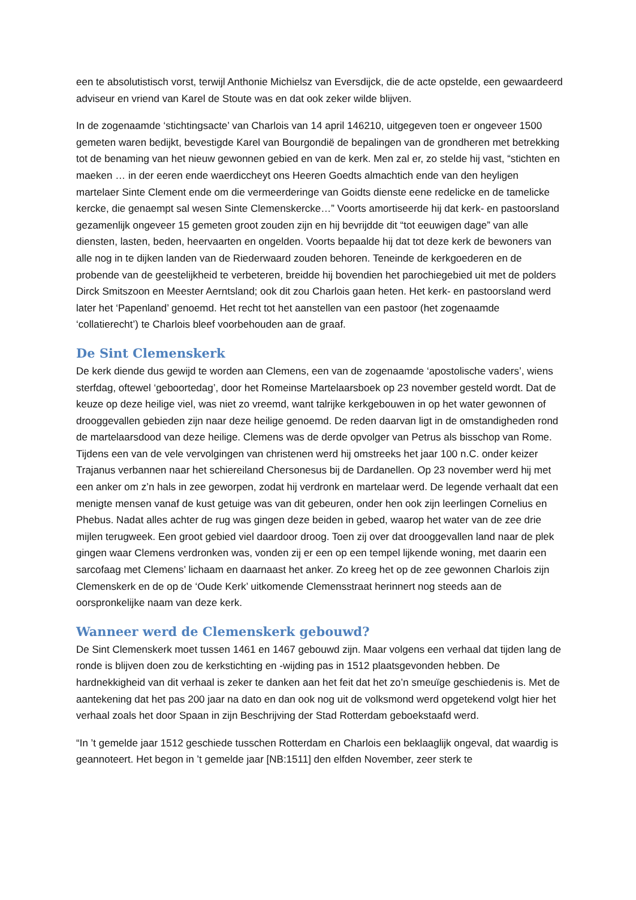een te absolutistisch vorst, terwijl Anthonie Michielsz van Eversdijck, die de acte opstelde, een gewaardeerd adviseur en vriend van Karel de Stoute was en dat ook zeker wilde blijven.
In de zogenaamde ‘stichtingsacte’ van Charlois van 14 april 146210, uitgegeven toen er ongeveer 1500 gemeten waren bedijkt, bevestigde Karel van Bourgondië de bepalingen van de grondheren met betrekking tot de benaming van het nieuw gewonnen gebied en van de kerk. Men zal er, zo stelde hij vast, “stichten en maeken … in der eeren ende waerdiccheyt ons Heeren Goedts almachtich ende van den heyligen martelaer Sinte Clement ende om die vermeerderinge van Goidts dienste eene redelicke en de tamelicke kercke, die genaempt sal wesen Sinte Clemenskercke…” Voorts amortiseerde hij dat kerk- en pastoorsland gezamenlijk ongeveer 15 gemeten groot zouden zijn en hij bevrijdde dit “tot eeuwigen dage” van alle diensten, lasten, beden, heervaarten en ongelden. Voorts bepaalde hij dat tot deze kerk de bewoners van alle nog in te dijken landen van de Riederwaard zouden behoren. Teneinde de kerkgoederen en de probende van de geestelijkheid te verbeteren, breidde hij bovendien het parochiegebied uit met de polders Dirck Smitszoon en Meester Aerntsland; ook dit zou Charlois gaan heten. Het kerk- en pastoorsland werd later het ‘Papenland’ genoemd. Het recht tot het aanstellen van een pastoor (het zogenaamde ‘collatierecht’) te Charlois bleef voorbehouden aan de graaf.
De Sint Clemenskerk
De kerk diende dus gewijd te worden aan Clemens, een van de zogenaamde ‘apostolische vaders’, wiens sterfdag, oftewel ‘geboortedag’, door het Romeinse Martelaarsboek op 23 november gesteld wordt. Dat de keuze op deze heilige viel, was niet zo vreemd, want talrijke kerkgebouwen in op het water gewonnen of drooggevallen gebieden zijn naar deze heilige genoemd. De reden daarvan ligt in de omstandigheden rond de martelaarsdood van deze heilige. Clemens was de derde opvolger van Petrus als bisschop van Rome. Tijdens een van de vele vervolgingen van christenen werd hij omstreeks het jaar 100 n.C. onder keizer Trajanus verbannen naar het schiereiland Chersonesus bij de Dardanellen. Op 23 november werd hij met een anker om z’n hals in zee geworpen, zodat hij verdronk en martelaar werd. De legende verhaalt dat een menigte mensen vanaf de kust getuige was van dit gebeuren, onder hen ook zijn leerlingen Cornelius en Phebus. Nadat alles achter de rug was gingen deze beiden in gebed, waarop het water van de zee drie mijlen terugweek. Een groot gebied viel daardoor droog. Toen zij over dat drooggevallen land naar de plek gingen waar Clemens verdronken was, vonden zij er een op een tempel lijkende woning, met daarin een sarcofaag met Clemens’ lichaam en daarnaast het anker. Zo kreeg het op de zee gewonnen Charlois zijn Clemenskerk en de op de ‘Oude Kerk’ uitkomende Clemensstraat herinnert nog steeds aan de oorspronkelijke naam van deze kerk.
Wanneer werd de Clemenskerk gebouwd?
De Sint Clemenskerk moet tussen 1461 en 1467 gebouwd zijn. Maar volgens een verhaal dat tijden lang de ronde is blijven doen zou de kerkstichting en -wijding pas in 1512 plaatsgevonden hebben. De hardnekkigheid van dit verhaal is zeker te danken aan het feit dat het zo’n smeuïge geschiedenis is. Met de aantekening dat het pas 200 jaar na dato en dan ook nog uit de volksmond werd opgetekend volgt hier het verhaal zoals het door Spaan in zijn Beschrijving der Stad Rotterdam geboekstaafd werd.
“In ’t gemelde jaar 1512 geschiede tusschen Rotterdam en Charlois een beklaaglijk ongeval, dat waardig is geannoteert. Het begon in ’t gemelde jaar [NB:1511] den elfden November, zeer sterk te